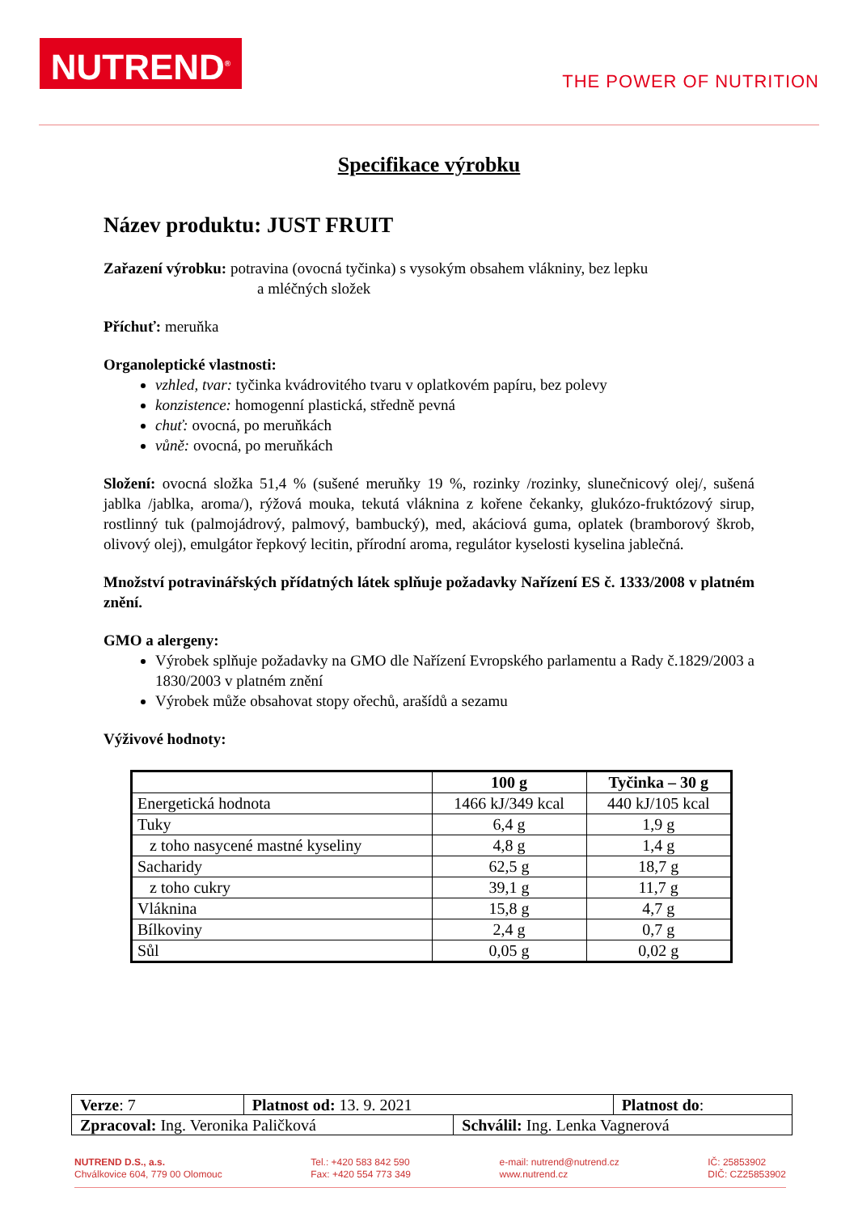NUTREND<sup>®</sup>
THE POWER OF NUTRITION
Specifikace výrobku
Název produktu: JUST FRUIT
Zařazení výrobku: potravina (ovocná tyčinka) s vysokým obsahem vlákniny, bez lepku
a mléčných složek
Příchuť: meruňka
Organoleptické vlastnosti:
vzhled, tvar: tyčinka kvádrovitého tvaru v oplatkovém papíru, bez polevy
konzistence: homogenní plastická, středně pevná
chuť: ovocná, po meruňkách
vůně: ovocná, po meruňkách
Složení: ovocná složka 51,4 % (sušené meruňky 19 %, rozinky /rozinky, slunečnicový olej/, sušená jablka /jablka, aroma/), rýžová mouka, tekutá vláknina z kořene čekanky, glukózo-fruktózový sirup, rostlinný tuk (palmojádrový, palmový, bambucký), med, akáciová guma, oplatek (bramborový škrob, olivový olej), emulgátor řepkový lecitin, přírodní aroma, regulátor kyselosti kyselina jablečná.
Množství potravinářských přídatných látek splňuje požadavky Nařízení ES č. 1333/2008 v platném znění.
GMO a alergeny:
Výrobek splňuje požadavky na GMO dle Nařízení Evropského parlamentu a Rady č.1829/2003 a 1830/2003 v platném znění
Výrobek může obsahovat stopy ořechů, arašídů a sezamu
Výživové hodnoty:
| | 100 g | Tyčinka – 30 g |
| --- | --- | --- |
| Energetická hodnota | 1466 kJ/349 kcal | 440 kJ/105 kcal |
| Tuky | 6,4 g | 1,9 g |
| z toho nasycené mastné kyseliny | 4,8 g | 1,4 g |
| Sacharidy | 62,5 g | 18,7 g |
| z toho cukry | 39,1 g | 11,7 g |
| Vláknina | 15,8 g | 4,7 g |
| Bílkoviny | 2,4 g | 0,7 g |
| Sůl | 0,05 g | 0,02 g |
| Verze : 7 | Platnost od: 13. 9. 2021 | | Platnost do : |
| Zpracoval: Ing. Veronika Paličková | | Schválil: Ing. Lenka Vagnerová | |
NUTREND D.S., a.s.
Chválkovice 604, 779 00 Olomouc
Tel.: +420 583 842 590
Fax: +420 554 773 349
e-mail: nutrend@nutrend.cz
www.nutrend.cz
IČ: 25853902
DIČ: CZ25853902